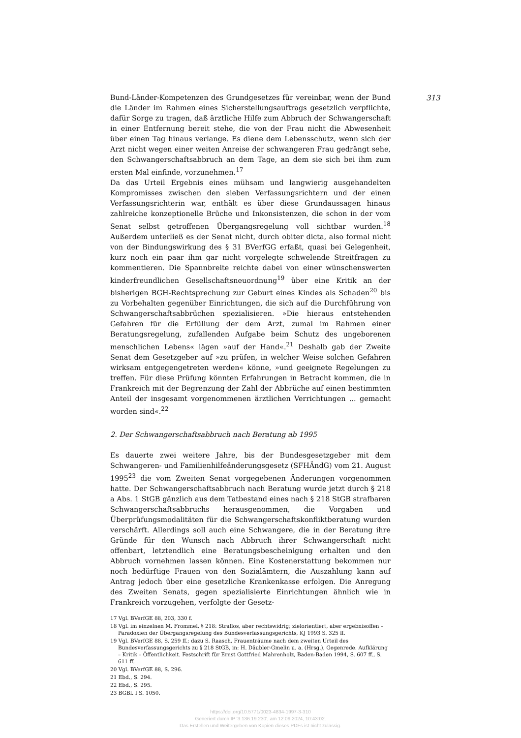313
Bund-Länder-Kompetenzen des Grundgesetzes für vereinbar, wenn der Bund die Länder im Rahmen eines Sicherstellungsauftrags gesetzlich verpflichte, dafür Sorge zu tragen, daß ärztliche Hilfe zum Abbruch der Schwangerschaft in einer Entfernung bereit stehe, die von der Frau nicht die Abwesenheit über einen Tag hinaus verlange. Es diene dem Lebensschutz, wenn sich der Arzt nicht wegen einer weiten Anreise der schwangeren Frau gedrängt sehe, den Schwangerschaftsabbruch an dem Tage, an dem sie sich bei ihm zum ersten Mal einfinde, vorzunehmen.<sup>17</sup>
Da das Urteil Ergebnis eines mühsam und langwierig ausgehandelten Kompromisses zwischen den sieben Verfassungsrichtern und der einen Verfassungsrichterin war, enthält es über diese Grundaussagen hinaus zahlreiche konzeptionelle Brüche und Inkonsistenzen, die schon in der vom Senat selbst getroffenen Übergangsregelung voll sichtbar wurden.<sup>18</sup> Außerdem unterließ es der Senat nicht, durch obiter dicta, also formal nicht von der Bindungswirkung des § 31 BVerfGG erfaßt, quasi bei Gelegenheit, kurz noch ein paar ihm gar nicht vorgelegte schwelende Streitfragen zu kommentieren. Die Spannbreite reichte dabei von einer wünschenswerten kinderfreundlichen Gesellschaftsneuordnung<sup>19</sup> über eine Kritik an der bisherigen BGH-Rechtsprechung zur Geburt eines Kindes als Schaden<sup>20</sup> bis zu Vorbehalten gegenüber Einrichtungen, die sich auf die Durchführung von Schwangerschaftsabbrüchen spezialisieren. »Die hieraus entstehenden Gefahren für die Erfüllung der dem Arzt, zumal im Rahmen einer Beratungsregelung, zufallenden Aufgabe beim Schutz des ungeborenen menschlichen Lebens« lägen »auf der Hand«.<sup>21</sup> Deshalb gab der Zweite Senat dem Gesetzgeber auf »zu prüfen, in welcher Weise solchen Gefahren wirksam entgegengetreten werden« könne, »und geeignete Regelungen zu treffen. Für diese Prüfung könnten Erfahrungen in Betracht kommen, die in Frankreich mit der Begrenzung der Zahl der Abbrüche auf einen bestimmten Anteil der insgesamt vorgenommenen ärztlichen Verrichtungen ... gemacht worden sind«.<sup>22</sup>
2. Der Schwangerschaftsabbruch nach Beratung ab 1995
Es dauerte zwei weitere Jahre, bis der Bundesgesetzgeber mit dem Schwangeren- und Familienhilfeänderungsgesetz (SFHÄndG) vom 21. August 1995<sup>23</sup> die vom Zweiten Senat vorgegebenen Änderungen vorgenommen hatte. Der Schwangerschaftsabbruch nach Beratung wurde jetzt durch § 218 a Abs. 1 StGB gänzlich aus dem Tatbestand eines nach § 218 StGB strafbaren Schwangerschaftsabbruchs herausgenommen, die Vorgaben und Überprüfungsmodalitäten für die Schwangerschaftskonfliktberatung wurden verschärft. Allerdings soll auch eine Schwangere, die in der Beratung ihre Gründe für den Wunsch nach Abbruch ihrer Schwangerschaft nicht offenbart, letztendlich eine Beratungsbescheinigung erhalten und den Abbruch vornehmen lassen können. Eine Kostenerstattung bekommen nur noch bedürftige Frauen von den Sozialämtern, die Auszahlung kann auf Antrag jedoch über eine gesetzliche Krankenkasse erfolgen. Die Anregung des Zweiten Senats, gegen spezialisierte Einrichtungen ähnlich wie in Frankreich vorzugehen, verfolgte der Gesetz-
17 Vgl. BVerfGE 88, 203, 330 f.
18 Vgl. im einzelnen M. Frommel, § 218: Straflos, aber rechtswidrig; zielorientiert, aber ergebnisoffen – Paradoxien der Übergangsregelung des Bundesverfassungsgerichts, KJ 1993 S. 325 ff.
19 Vgl. BVerfGE 88, S. 259 ff.; dazu S. Raasch, Frauenträume nach dem zweiten Urteil des Bundesverfassungsgerichts zu § 218 StGB, in: H. Däubler-Gmelin u. a. (Hrsg.), Gegenrede. Aufklärung – Kritik – Öffentlichkeit. Festschrift für Ernst Gottfried Mahrenholz, Baden-Baden 1994, S. 607 ff., S. 611 ff.
20 Vgl. BVerfGE 88, S. 296.
21 Ebd., S. 294.
22 Ebd., S. 295.
23 BGBl. I S. 1050.
https://doi.org/10.5771/0023-4834-1997-3-310
Generiert durch IP '3.136.19.230', am 12.09.2024, 10:43:02.
Das Erstellen und Weitergeben von Kopien dieses PDFs ist nicht zulässig.